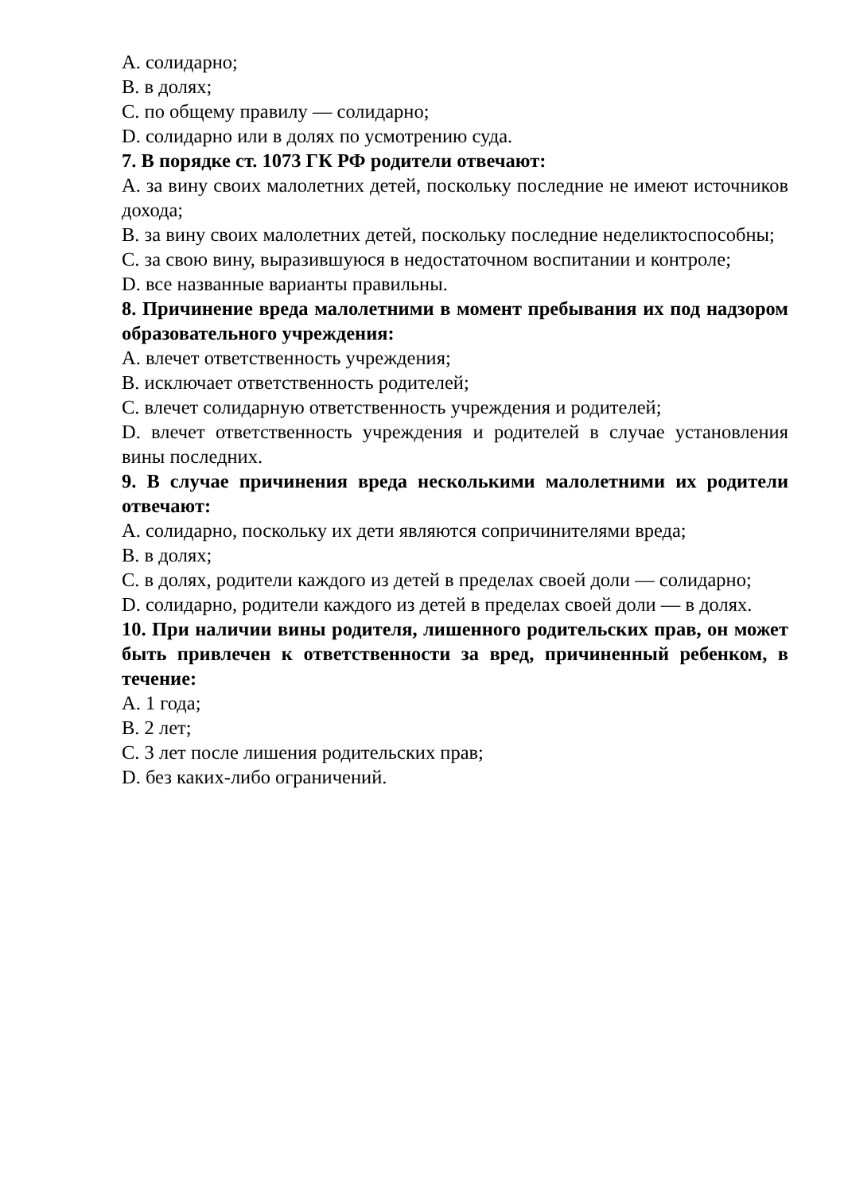A. солидарно;
B. в долях;
C. по общему правилу — солидарно;
D. солидарно или в долях по усмотрению суда.
7. В порядке ст. 1073 ГК РФ родители отвечают:
A. за вину своих малолетних детей, поскольку последние не имеют источников дохода;
B. за вину своих малолетних детей, поскольку последние неделиктоспособны;
C. за свою вину, выразившуюся в недостаточном воспитании и контроле;
D. все названные варианты правильны.
8. Причинение вреда малолетними в момент пребывания их под надзором образовательного учреждения:
A. влечет ответственность учреждения;
B. исключает ответственность родителей;
C. влечет солидарную ответственность учреждения и родителей;
D. влечет ответственность учреждения и родителей в случае установления вины последних.
9. В случае причинения вреда несколькими малолетними их родители отвечают:
A. солидарно, поскольку их дети являются сопричинителями вреда;
B. в долях;
C. в долях, родители каждого из детей в пределах своей доли — солидарно;
D. солидарно, родители каждого из детей в пределах своей доли — в долях.
10. При наличии вины родителя, лишенного родительских прав, он может быть привлечен к ответственности за вред, причиненный ребенком, в течение:
A. 1 года;
B. 2 лет;
C. 3 лет после лишения родительских прав;
D. без каких-либо ограничений.